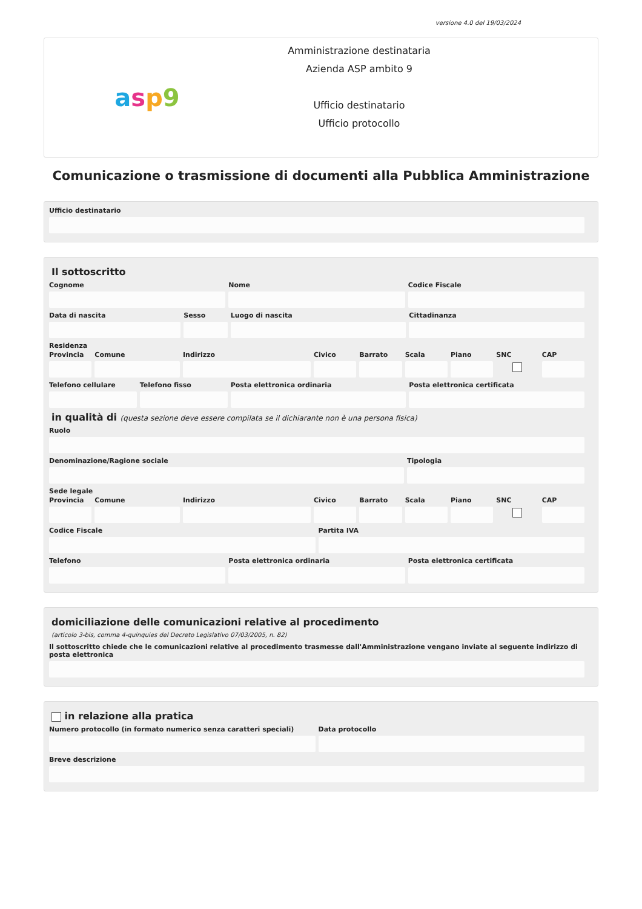versione 4.0 del 19/03/2024
asp 9
Amministrazione destinataria
Azienda ASP ambito 9
Ufficio destinatario
Ufficio protocollo
Comunicazione o trasmissione di documenti alla Pubblica Amministrazione
Ufficio destinatario
Il sottoscritto
Cognome Nome Codice Fiscale
Data di nascita Sesso Luogo di nascita Cittadinanza
Residenza
Provincia Comune Indirizzo Civico Barrato Scala Piano SNC CAP
Telefono cellulare Telefono fisso Posta elettronica ordinaria Posta elettronica certificata
in qualità di (questa sezione deve essere compilata se il dichiarante non è una persona fisica)
Ruolo
Denominazione/Ragione sociale Tipologia
Sede legale
Provincia Comune Indirizzo Civico Barrato Scala Piano SNC CAP
Codice Fiscale Partita IVA
Telefono Posta elettronica ordinaria Posta elettronica certificata
domiciliazione delle comunicazioni relative al procedimento
(articolo 3-bis, comma 4-quinquies del Decreto Legislativo 07/03/2005, n. 82)
Il sottoscritto chiede che le comunicazioni relative al procedimento trasmesse dall'Amministrazione vengano inviate al seguente indirizzo di posta elettronica
in relazione alla pratica
Numero protocollo (in formato numerico senza caratteri speciali)
Data protocollo
Breve descrizione